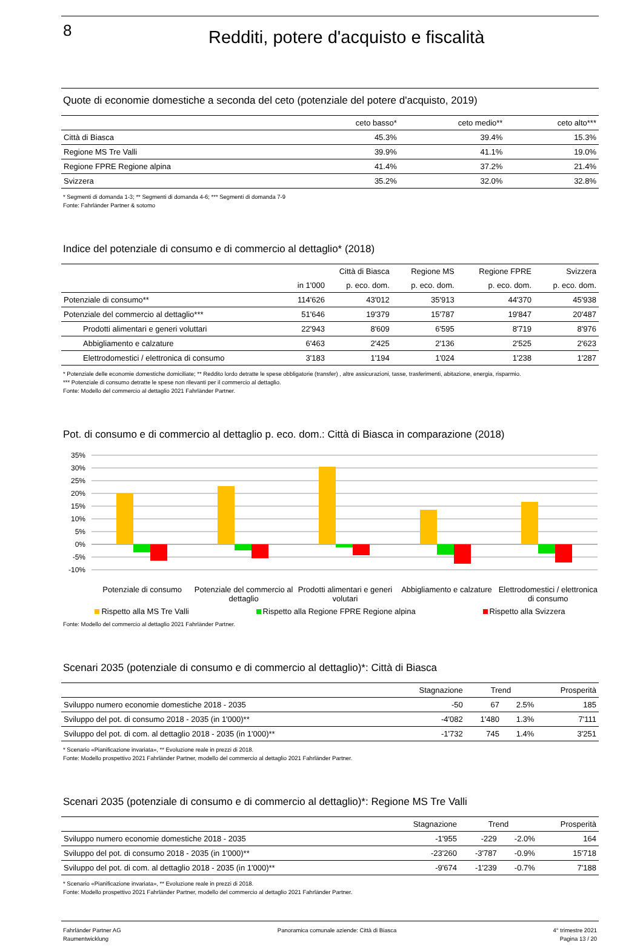8
Redditi, potere d'acquisto e fiscalità
Quote di economie domestiche a seconda del ceto (potenziale del potere d'acquisto, 2019)
| | ceto basso* | ceto medio** | ceto alto*** |
| --- | --- | --- | --- |
| Città di Biasca | 45.3% | 39.4% | 15.3% |
| Regione MS Tre Valli | 39.9% | 41.1% | 19.0% |
| Regione FPRE Regione alpina | 41.4% | 37.2% | 21.4% |
| Svizzera | 35.2% | 32.0% | 32.8% |
* Segmenti di domanda 1-3; ** Segmenti di domanda 4-6; *** Segmenti di domanda 7-9
Fonte: Fahrländer Partner & sotomo
Indice del potenziale di consumo e di commercio al dettaglio* (2018)
| | Città di Biasca | | Regione MS | Regione FPRE | Svizzera |
| --- | --- | --- | --- | --- | --- |
| | in 1'000 | p. eco. dom. | p. eco. dom. | p. eco. dom. | p. eco. dom. |
| Potenziale di consumo** | 114'626 | 43'012 | 35'913 | 44'370 | 45'938 |
| Potenziale del commercio al dettaglio*** | 51'646 | 19'379 | 15'787 | 19'847 | 20'487 |
| Prodotti alimentari e generi voluttari | 22'943 | 8'609 | 6'595 | 8'719 | 8'976 |
| Abbigliamento e calzature | 6'463 | 2'425 | 2'136 | 2'525 | 2'623 |
| Elettrodomestici / elettronica di consumo | 3'183 | 1'194 | 1'024 | 1'238 | 1'287 |
* Potenziale delle economie domestiche domiciliate; ** Reddito lordo detratte le spese obbligatorie (transfer) , altre assicurazioni, tasse, trasferimenti, abitazione, energia, risparmio.
*** Potenziale di consumo detratte le spese non rilevanti per il commercio al dettaglio.
Fonte: Modello del commercio al dettaglio 2021 Fahrländer Partner.
Pot. di consumo e di commercio al dettaglio p. eco. dom.: Città di Biasca in comparazione (2018)
35%
30%
25%
20%
15%
10%
5%
0%
-5%
-10%
Potenziale di consumo Potenziale del commercio al dettaglio
Prodotti alimentari e generi volutari
Abbigliamento e calzature Elettrodomestici / elettronica di consumo
Rispetto alla MS Tre Valli Rispetto alla Regione FPRE Regione alpina Rispetto alla Svizzera
Fonte: Modello del commercio al dettaglio 2021 Fahrländer Partner.
Scenari 2035 (potenziale di consumo e di commercio al dettaglio)*: Città di Biasca
| | Stagnazione | Trend | | Prosperità |
| --- | --- | --- | --- | --- |
| Sviluppo numero economie domestiche 2018 - 2035 | -50 | 67 | 2.5% | 185 |
| Sviluppo del pot. di consumo 2018 - 2035 (in 1'000)** | -4'082 | 1'480 | 1.3% | 7'111 |
| Sviluppo del pot. di com. al dettaglio 2018 - 2035 (in 1'000)** | -1'732 | 745 | 1.4% | 3'251 |
* Scenario «Pianificazione invariata», ** Evoluzione reale in prezzi di 2018.
Fonte: Modello prospettivo 2021 Fahrländer Partner, modello del commercio al dettaglio 2021 Fahrländer Partner.
Scenari 2035 (potenziale di consumo e di commercio al dettaglio)*: Regione MS Tre Valli
| | Stagnazione | Trend | | Prosperità |
| --- | --- | --- | --- | --- |
| Sviluppo numero economie domestiche 2018 - 2035 | -1'955 | -229 | -2.0% | 164 |
| Sviluppo del pot. di consumo 2018 - 2035 (in 1'000)** | -23'260 | -3'787 | -0.9% | 15'718 |
| Sviluppo del pot. di com. al dettaglio 2018 - 2035 (in 1'000)** | -9'674 | -1'239 | -0.7% | 7'188 |
* Scenario «Pianificazione invariata», ** Evoluzione reale in prezzi di 2018.
Fonte: Modello prospettivo 2021 Fahrländer Partner, modello del commercio al dettaglio 2021 Fahrländer Partner.
Fahrländer Partner AG
Raumentwicklung
Panoramica comunale aziende: Città di Biasca
4° trimestre 2021
Pagina 13 / 20